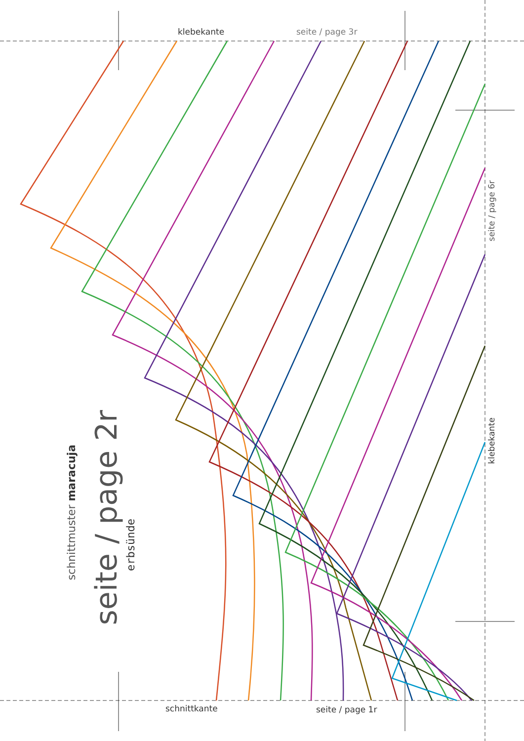klebekante seite / page 3r
schnittkante seite / page 1r
seite / page 6r
klebekante
schnittmuster maracuja
seite / page 2r
erbsünde